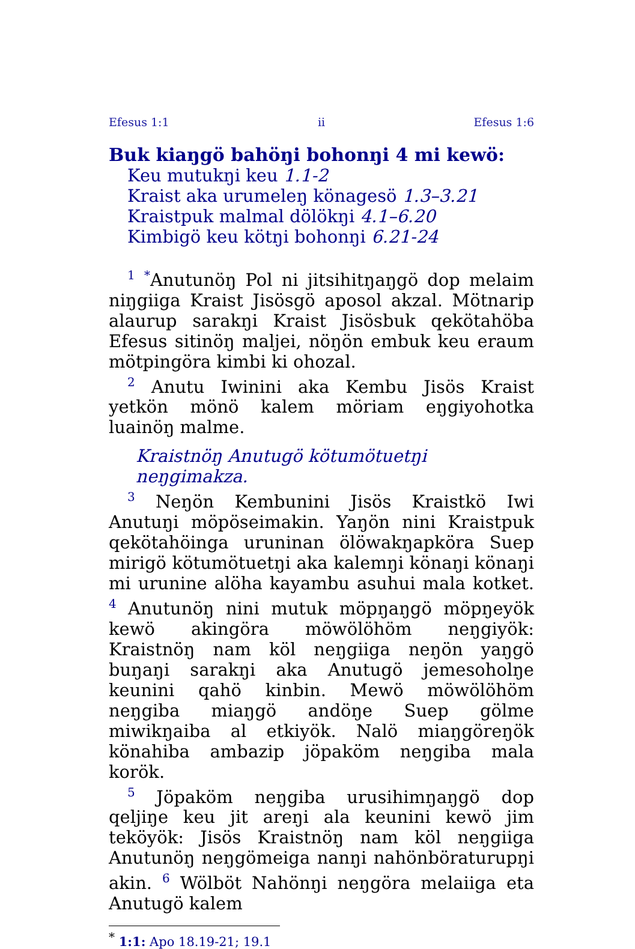Efesus 1:1 ii Efesus 1:6
Buk kiaŋgö bahöŋi bohonŋi 4 mi kewö:
Keu mutukŋi keu 1.1-2
Kraist aka urumeleŋ könagesö 1.3–3.21
Kraistpuk malmal dölökŋi 4.1–6.20
Kimbigö keu kötŋi bohonŋi 6.21-24
<sup>1</sup> <sup>*</sup>Anutunöŋ Pol ni jitsihitŋaŋgö dop melaim niŋgiiga Kraist Jisösgö aposol akzal. Mötnarip alaurup sarakŋi Kraist Jisösbuk qekötahöba Efesus sitinöŋ maljei, nöŋön embuk keu eraum mötpingöra kimbi ki ohozal.
<sup>2</sup> Anutu Iwinini aka Kembu Jisös Kraist yetkön mönö kalem möriam eŋgiyohotka luainöŋ malme.
Kraistnöŋ Anutugö kötumötuetŋi neŋgimakza.
<sup>3</sup> Neŋön Kembunini Jisös Kraistkö Iwi Anutuŋi möpöseimakin. Yaŋön nini Kraistpuk qekötahöinga uruninan ölöwakŋapköra Suep mirigö kötumötuetŋi aka kalemŋi könaŋi könaŋi mi urunine alöha kayambu asuhui mala kotket. <sup>4</sup> Anutunöŋ nini mutuk möpŋaŋgö möpŋeyök kewö akingöra möwölöhöm neŋgiyök: Kraistnöŋ nam köl neŋgiiga neŋön yaŋgö buŋaŋi sarakŋi aka Anutugö jemesoholŋe keunini qahö kinbin. Mewö möwölöhöm neŋgiba miaŋgö andöŋe Suep gölme miwikŋaiba al etkiyök. Nalö miaŋgöreŋök könahiba ambazip jöpaköm neŋgiba mala korök.
<sup>5</sup> Jöpaköm neŋgiba urusihimŋaŋgö dop qeljiŋe keu jit areŋi ala keunini kewö jim teköyök: Jisös Kraistnöŋ nam köl neŋgiiga Anutunöŋ neŋgömeiga nanŋi nahönböraturupŋi akin. <sup>6</sup> Wölböt Nahönŋi neŋgöra melaiiga eta Anutugö kalem
<sup>*</sup> 1:1: Apo 18.19-21; 19.1